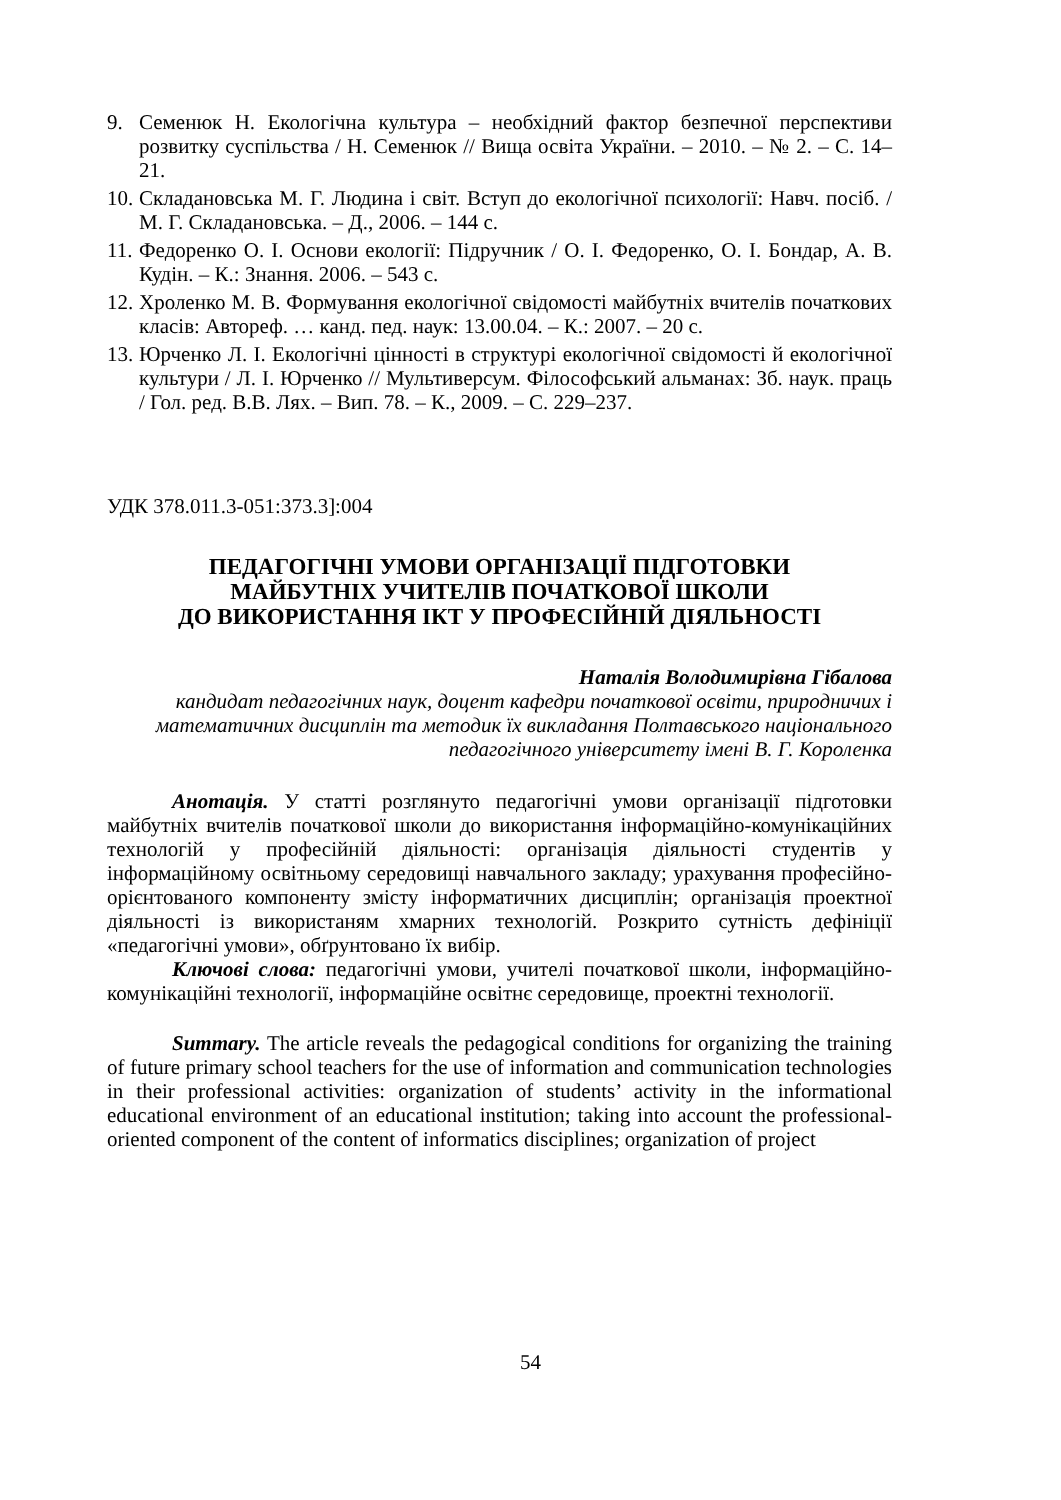9. Семенюк Н. Екологічна культура – необхідний фактор безпечної перспективи розвитку суспільства / Н. Семенюк // Вища освіта України. – 2010. – № 2. – С. 14–21.
10. Складановська М. Г. Людина і світ. Вступ до екологічної психології: Навч. посіб. / М. Г. Складановська. – Д., 2006. – 144 с.
11. Федоренко О. І. Основи екології: Підручник / О. І. Федоренко, О. І. Бондар, А. В. Кудін. – К.: Знання. 2006. – 543 с.
12. Хроленко М. В. Формування екологічної свідомості майбутніх вчителів початкових класів: Автореф. … канд. пед. наук: 13.00.04. – К.: 2007. – 20 с.
13. Юрченко Л. І. Екологічні цінності в структурі екологічної свідомості й екологічної культури / Л. І. Юрченко // Мультиверсум. Філософський альманах: Зб. наук. праць / Гол. ред. В.В. Лях. – Вип. 78. – К., 2009. – С. 229–237.
УДК 378.011.3-051:373.3]:004
ПЕДАГОГІЧНІ УМОВИ ОРГАНІЗАЦІЇ ПІДГОТОВКИ
МАЙБУТНІХ УЧИТЕЛІВ ПОЧАТКОВОЇ ШКОЛИ
ДО ВИКОРИСТАННЯ ІКТ У ПРОФЕСІЙНІЙ ДІЯЛЬНОСТІ
Наталія Володимирівна Гібалова
кандидат педагогічних наук, доцент кафедри початкової освіти, природничих і математичних дисциплін та методик їх викладання Полтавського національного педагогічного університету імені В. Г. Короленка
Анотація. У статті розглянуто педагогічні умови організації підготовки майбутніх вчителів початкової школи до використання інформаційно-комунікаційних технологій у професійній діяльності: організація діяльності студентів у інформаційному освітньому середовищі навчального закладу; урахування професійно-орієнтованого компоненту змісту інформатичних дисциплін; організація проектної діяльності із використаням хмарних технологій. Розкрито сутність дефініції «педагогічні умови», обґрунтовано їх вибір.
Ключові слова: педагогічні умови, учителі початкової школи, інформаційно-комунікаційні технології, інформаційне освітнє середовище, проектні технології.
Summary. The article reveals the pedagogical conditions for organizing the training of future primary school teachers for the use of information and communication technologies in their professional activities: organization of students’ activity in the informational educational environment of an educational institution; taking into account the professional-oriented component of the content of informatics disciplines; organization of project
54